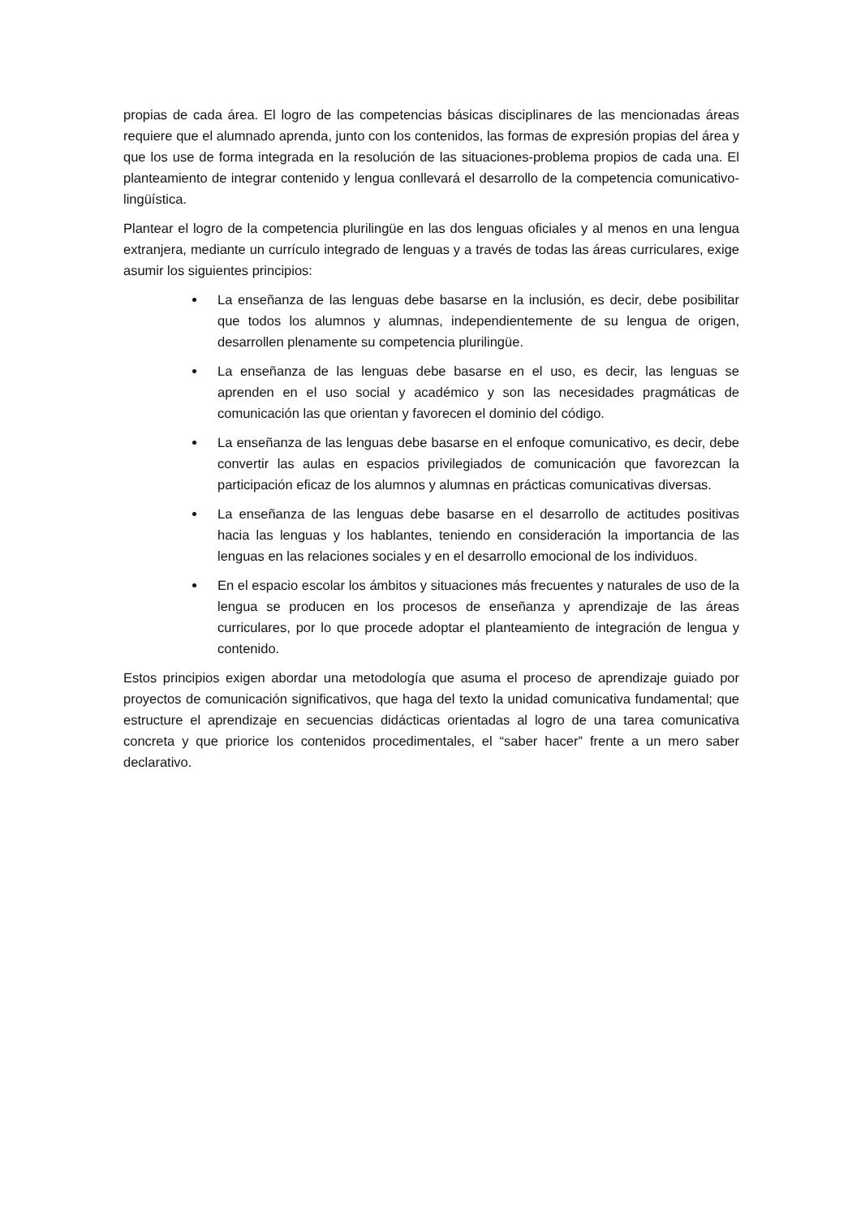propias de cada área. El logro de las competencias básicas disciplinares de las mencionadas áreas requiere que el alumnado aprenda, junto con los contenidos, las formas de expresión propias del área y que los use de forma integrada en la resolución de las situaciones-problema propios de cada una. El planteamiento de integrar contenido y lengua conllevará el desarrollo de la competencia comunicativo-lingüística.
Plantear el logro de la competencia plurilingüe en las dos lenguas oficiales y al menos en una lengua extranjera, mediante un currículo integrado de lenguas y a través de todas las áreas curriculares, exige asumir los siguientes principios:
La enseñanza de las lenguas debe basarse en la inclusión, es decir, debe posibilitar que todos los alumnos y alumnas, independientemente de su lengua de origen, desarrollen plenamente su competencia plurilingüe.
La enseñanza de las lenguas debe basarse en el uso, es decir, las lenguas se aprenden en el uso social y académico y son las necesidades pragmáticas de comunicación las que orientan y favorecen el dominio del código.
La enseñanza de las lenguas debe basarse en el enfoque comunicativo, es decir, debe convertir las aulas en espacios privilegiados de comunicación que favorezcan la participación eficaz de los alumnos y alumnas en prácticas comunicativas diversas.
La enseñanza de las lenguas debe basarse en el desarrollo de actitudes positivas hacia las lenguas y los hablantes, teniendo en consideración la importancia de las lenguas en las relaciones sociales y en el desarrollo emocional de los individuos.
En el espacio escolar los ámbitos y situaciones más frecuentes y naturales de uso de la lengua se producen en los procesos de enseñanza y aprendizaje de las áreas curriculares, por lo que procede adoptar el planteamiento de integración de lengua y contenido.
Estos principios exigen abordar una metodología que asuma el proceso de aprendizaje guiado por proyectos de comunicación significativos, que haga del texto la unidad comunicativa fundamental; que estructure el aprendizaje en secuencias didácticas orientadas al logro de una tarea comunicativa concreta y que priorice los contenidos procedimentales, el “saber hacer” frente a un mero saber declarativo.